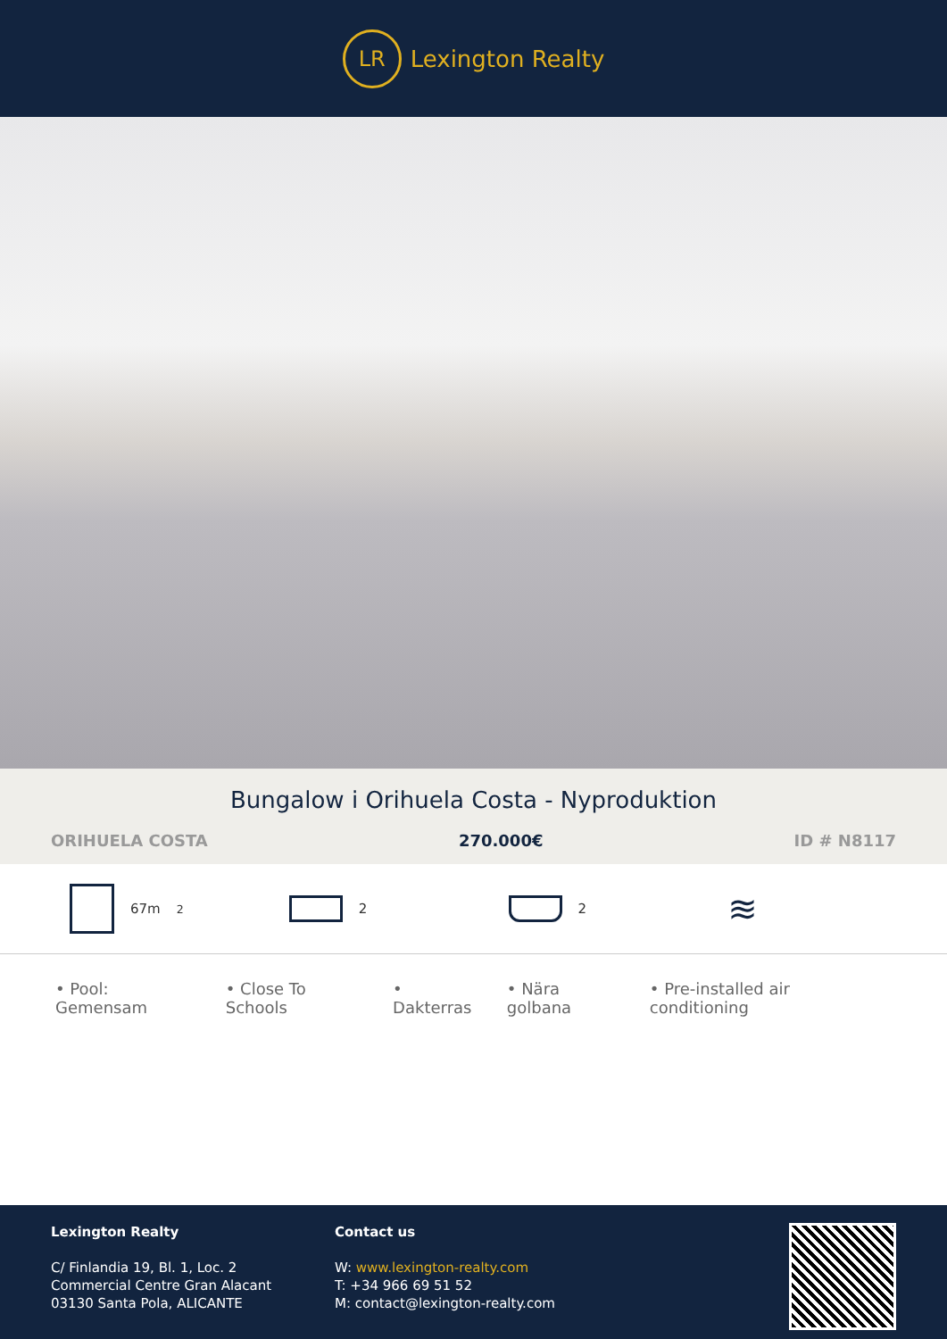LR
Lexington Realty
Bungalow i Orihuela Costa - Nyproduktion
ORIHUELA COSTA 270.000€ ID # N8117
67m<sup>2</sup> 2 2
≋
• Pool: Gemensam • Close To Schools • Dakterras • Nära golbana • Pre-installed air conditioning
Lexington Realty
C/ Finlandia 19, Bl. 1, Loc. 2
Commercial Centre Gran Alacant
03130 Santa Pola, ALICANTE
Contact us
W: www.lexington-realty.com
T: +34 966 69 51 52
M: contact@lexington-realty.com